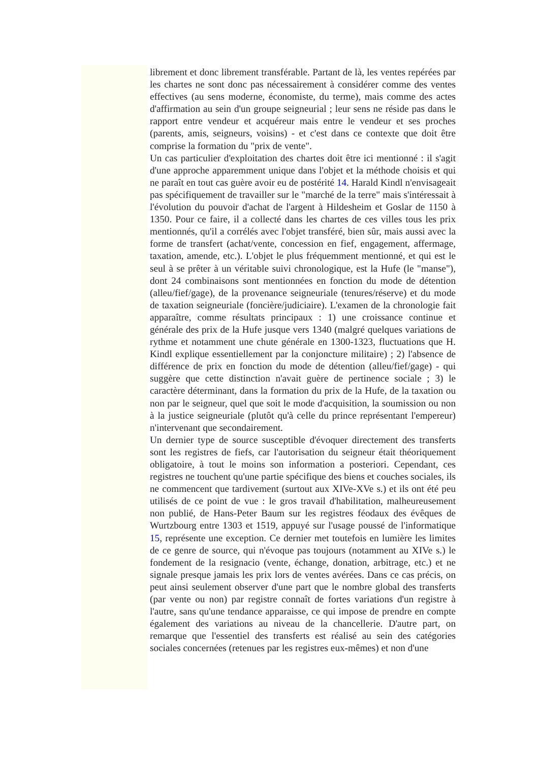librement et donc librement transférable. Partant de là, les ventes repérées par les chartes ne sont donc pas nécessairement à considérer comme des ventes effectives (au sens moderne, économiste, du terme), mais comme des actes d'affirmation au sein d'un groupe seigneurial ; leur sens ne réside pas dans le rapport entre vendeur et acquéreur mais entre le vendeur et ses proches (parents, amis, seigneurs, voisins) - et c'est dans ce contexte que doit être comprise la formation du "prix de vente".
Un cas particulier d'exploitation des chartes doit être ici mentionné : il s'agit d'une approche apparemment unique dans l'objet et la méthode choisis et qui ne paraît en tout cas guère avoir eu de postérité 14. Harald Kindl n'envisageait pas spécifiquement de travailler sur le "marché de la terre" mais s'intéressait à l'évolution du pouvoir d'achat de l'argent à Hildesheim et Goslar de 1150 à 1350. Pour ce faire, il a collecté dans les chartes de ces villes tous les prix mentionnés, qu'il a corrélés avec l'objet transféré, bien sûr, mais aussi avec la forme de transfert (achat/vente, concession en fief, engagement, affermage, taxation, amende, etc.). L'objet le plus fréquemment mentionné, et qui est le seul à se prêter à un véritable suivi chronologique, est la Hufe (le "manse"), dont 24 combinaisons sont mentionnées en fonction du mode de détention (alleu/fief/gage), de la provenance seigneuriale (tenures/réserve) et du mode de taxation seigneuriale (foncière/judiciaire). L'examen de la chronologie fait apparaître, comme résultats principaux : 1) une croissance continue et générale des prix de la Hufe jusque vers 1340 (malgré quelques variations de rythme et notamment une chute générale en 1300-1323, fluctuations que H. Kindl explique essentiellement par la conjoncture militaire) ; 2) l'absence de différence de prix en fonction du mode de détention (alleu/fief/gage) - qui suggère que cette distinction n'avait guère de pertinence sociale ; 3) le caractère déterminant, dans la formation du prix de la Hufe, de la taxation ou non par le seigneur, quel que soit le mode d'acquisition, la soumission ou non à la justice seigneuriale (plutôt qu'à celle du prince représentant l'empereur) n'intervenant que secondairement.
Un dernier type de source susceptible d'évoquer directement des transferts sont les registres de fiefs, car l'autorisation du seigneur était théoriquement obligatoire, à tout le moins son information a posteriori. Cependant, ces registres ne touchent qu'une partie spécifique des biens et couches sociales, ils ne commencent que tardivement (surtout aux XIVe-XVe s.) et ils ont été peu utilisés de ce point de vue : le gros travail d'habilitation, malheureusement non publié, de Hans-Peter Baum sur les registres féodaux des évêques de Wurtzbourg entre 1303 et 1519, appuyé sur l'usage poussé de l'informatique 15, représente une exception. Ce dernier met toutefois en lumière les limites de ce genre de source, qui n'évoque pas toujours (notamment au XIVe s.) le fondement de la resignacio (vente, échange, donation, arbitrage, etc.) et ne signale presque jamais les prix lors de ventes avérées. Dans ce cas précis, on peut ainsi seulement observer d'une part que le nombre global des transferts (par vente ou non) par registre connaît de fortes variations d'un registre à l'autre, sans qu'une tendance apparaisse, ce qui impose de prendre en compte également des variations au niveau de la chancellerie. D'autre part, on remarque que l'essentiel des transferts est réalisé au sein des catégories sociales concernées (retenues par les registres eux-mêmes) et non d'une